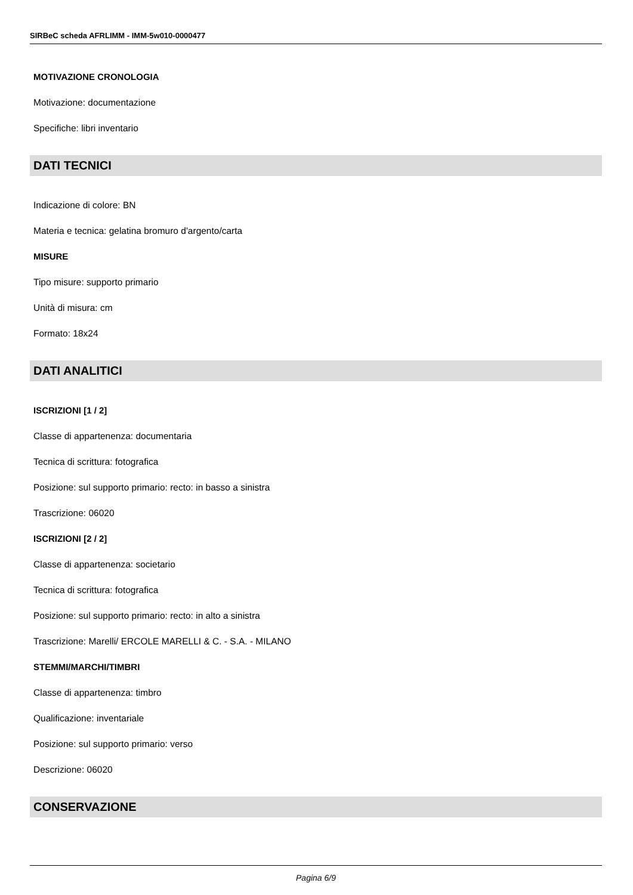SIRBeC scheda AFRLIMM - IMM-5w010-0000477
MOTIVAZIONE CRONOLOGIA
Motivazione: documentazione
Specifiche: libri inventario
DATI TECNICI
Indicazione di colore: BN
Materia e tecnica: gelatina bromuro d'argento/carta
MISURE
Tipo misure: supporto primario
Unità di misura: cm
Formato: 18x24
DATI ANALITICI
ISCRIZIONI [1 / 2]
Classe di appartenenza: documentaria
Tecnica di scrittura: fotografica
Posizione: sul supporto primario: recto: in basso a sinistra
Trascrizione: 06020
ISCRIZIONI [2 / 2]
Classe di appartenenza: societario
Tecnica di scrittura: fotografica
Posizione: sul supporto primario: recto: in alto a sinistra
Trascrizione: Marelli/ ERCOLE MARELLI & C. - S.A. - MILANO
STEMMI/MARCHI/TIMBRI
Classe di appartenenza: timbro
Qualificazione: inventariale
Posizione: sul supporto primario: verso
Descrizione: 06020
CONSERVAZIONE
Pagina 6/9